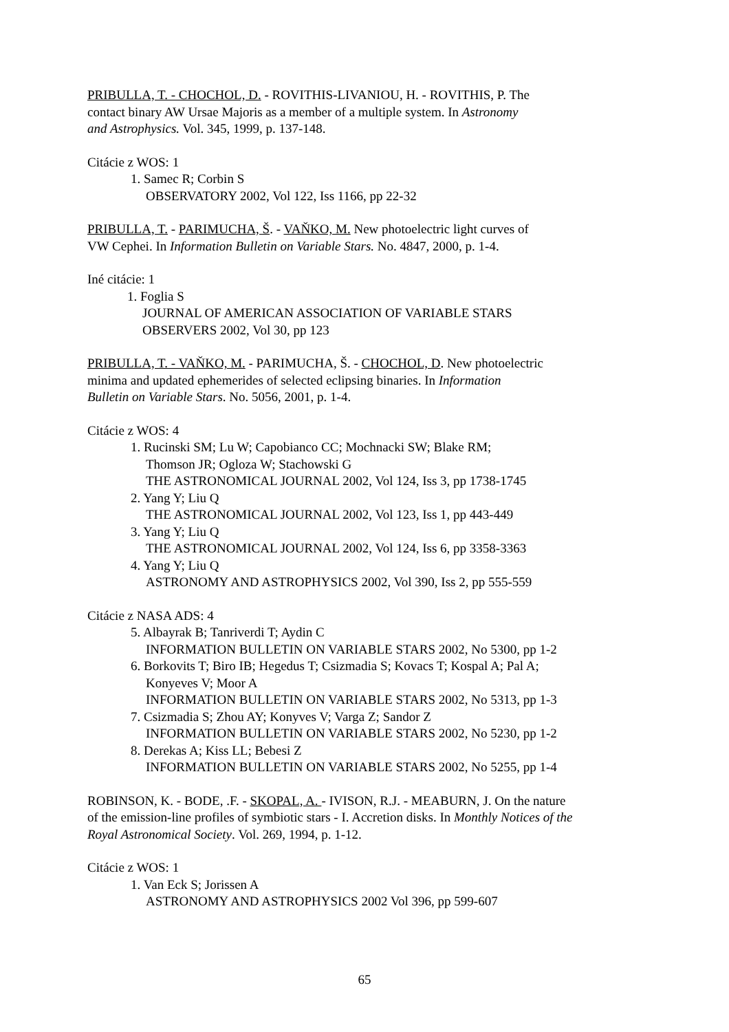PRIBULLA, T. - CHOCHOL, D. - ROVITHIS-LIVANIOU, H. - ROVITHIS, P. The
contact binary AW Ursae Majoris as a member of a multiple system. In Astronomy
and Astrophysics. Vol. 345, 1999, p. 137-148.
Citácie z WOS: 1
1. Samec R; Corbin S
OBSERVATORY 2002, Vol 122, Iss 1166, pp 22-32
PRIBULLA, T. - PARIMUCHA, Š. - VAŇKO, M. New photoelectric light curves of
VW Cephei. In Information Bulletin on Variable Stars. No. 4847, 2000, p. 1-4.
Iné citácie: 1
1. Foglia S
JOURNAL OF AMERICAN ASSOCIATION OF VARIABLE STARS
OBSERVERS 2002, Vol 30, pp 123
PRIBULLA, T. - VAŇKO, M. - PARIMUCHA, Š. - CHOCHOL, D. New photoelectric
minima and updated ephemerides of selected eclipsing binaries. In Information
Bulletin on Variable Stars. No. 5056, 2001, p. 1-4.
Citácie z WOS: 4
1. Rucinski SM; Lu W; Capobianco CC; Mochnacki SW; Blake RM;
Thomson JR; Ogloza W; Stachowski G
THE ASTRONOMICAL JOURNAL 2002, Vol 124, Iss 3, pp 1738-1745
2. Yang Y; Liu Q
THE ASTRONOMICAL JOURNAL 2002, Vol 123, Iss 1, pp 443-449
3. Yang Y; Liu Q
THE ASTRONOMICAL JOURNAL 2002, Vol 124, Iss 6, pp 3358-3363
4. Yang Y; Liu Q
ASTRONOMY AND ASTROPHYSICS 2002, Vol 390, Iss 2, pp 555-559
Citácie z NASA ADS: 4
5. Albayrak B; Tanriverdi T; Aydin C
INFORMATION BULLETIN ON VARIABLE STARS 2002, No 5300, pp 1-2
6. Borkovits T; Biro IB; Hegedus T; Csizmadia S; Kovacs T; Kospal A; Pal A;
Konyeves V; Moor A
INFORMATION BULLETIN ON VARIABLE STARS 2002, No 5313, pp 1-3
7. Csizmadia S; Zhou AY; Konyves V; Varga Z; Sandor Z
INFORMATION BULLETIN ON VARIABLE STARS 2002, No 5230, pp 1-2
8. Derekas A; Kiss LL; Bebesi Z
INFORMATION BULLETIN ON VARIABLE STARS 2002, No 5255, pp 1-4
ROBINSON, K. - BODE, .F. - SKOPAL, A. - IVISON, R.J. - MEABURN, J. On the nature
of the emission-line profiles of symbiotic stars - I. Accretion disks. In Monthly Notices of the
Royal Astronomical Society. Vol. 269, 1994, p. 1-12.
Citácie z WOS: 1
1. Van Eck S; Jorissen A
ASTRONOMY AND ASTROPHYSICS 2002 Vol 396, pp 599-607
65